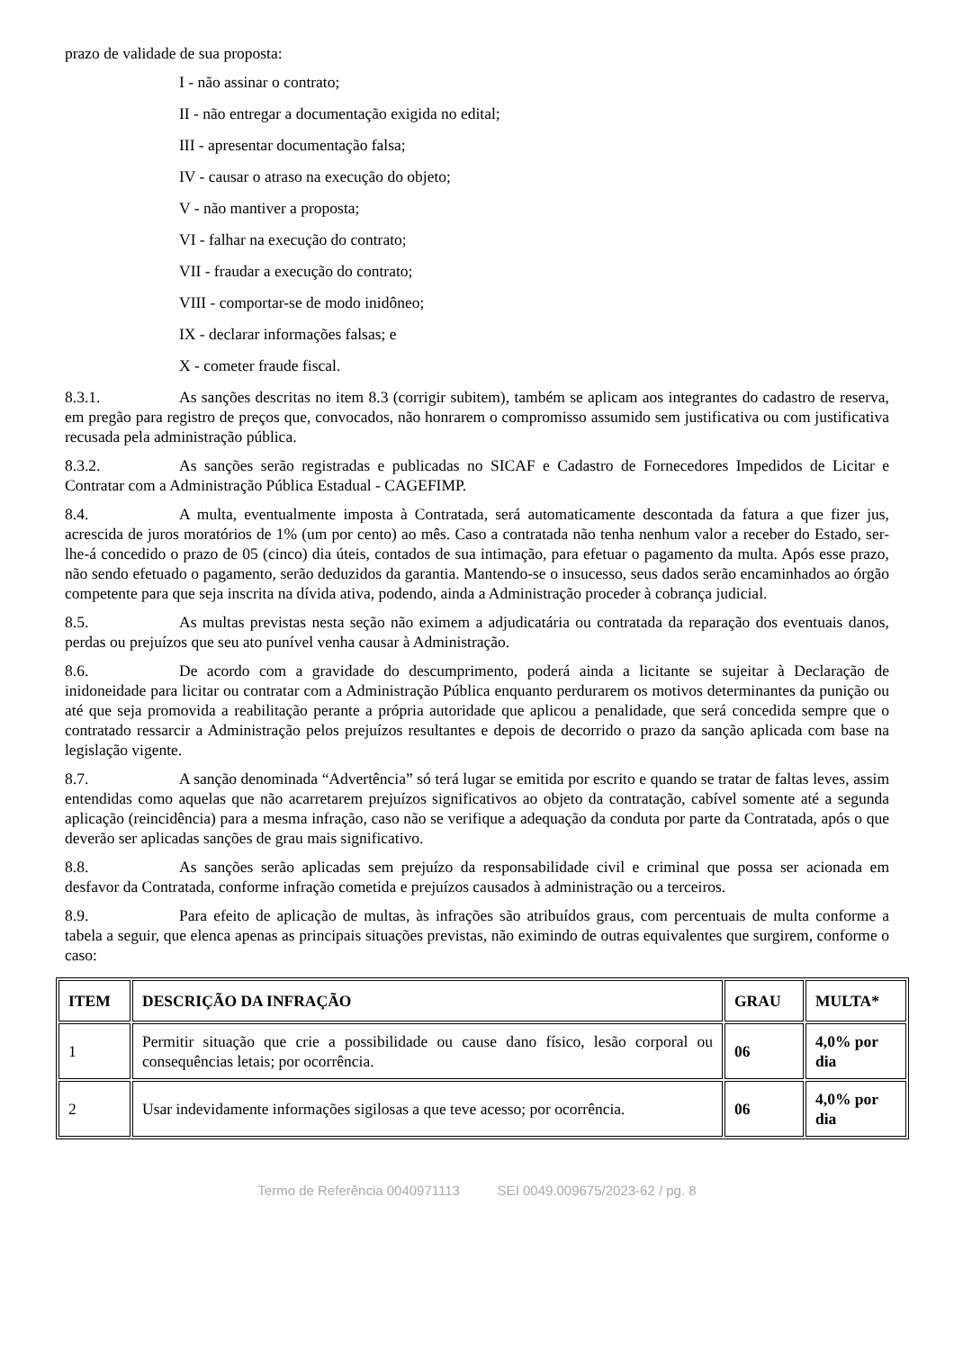prazo de validade de sua proposta:
I - não assinar o contrato;
II - não entregar a documentação exigida no edital;
III - apresentar documentação falsa;
IV - causar o atraso na execução do objeto;
V - não mantiver a proposta;
VI - falhar na execução do contrato;
VII - fraudar a execução do contrato;
VIII - comportar-se de modo inidôneo;
IX - declarar informações falsas; e
X - cometer fraude fiscal.
8.3.1. As sanções descritas no item 8.3 (corrigir subitem), também se aplicam aos integrantes do cadastro de reserva, em pregão para registro de preços que, convocados, não honrarem o compromisso assumido sem justificativa ou com justificativa recusada pela administração pública.
8.3.2. As sanções serão registradas e publicadas no SICAF e Cadastro de Fornecedores Impedidos de Licitar e Contratar com a Administração Pública Estadual - CAGEFIMP.
8.4. A multa, eventualmente imposta à Contratada, será automaticamente descontada da fatura a que fizer jus, acrescida de juros moratórios de 1% (um por cento) ao mês. Caso a contratada não tenha nenhum valor a receber do Estado, ser-lhe-á concedido o prazo de 05 (cinco) dia úteis, contados de sua intimação, para efetuar o pagamento da multa. Após esse prazo, não sendo efetuado o pagamento, serão deduzidos da garantia. Mantendo-se o insucesso, seus dados serão encaminhados ao órgão competente para que seja inscrita na dívida ativa, podendo, ainda a Administração proceder à cobrança judicial.
8.5. As multas previstas nesta seção não eximem a adjudicatária ou contratada da reparação dos eventuais danos, perdas ou prejuízos que seu ato punível venha causar à Administração.
8.6. De acordo com a gravidade do descumprimento, poderá ainda a licitante se sujeitar à Declaração de inidoneidade para licitar ou contratar com a Administração Pública enquanto perdurarem os motivos determinantes da punição ou até que seja promovida a reabilitação perante a própria autoridade que aplicou a penalidade, que será concedida sempre que o contratado ressarcir a Administração pelos prejuízos resultantes e depois de decorrido o prazo da sanção aplicada com base na legislação vigente.
8.7. A sanção denominada “Advertência” só terá lugar se emitida por escrito e quando se tratar de faltas leves, assim entendidas como aquelas que não acarretarem prejuízos significativos ao objeto da contratação, cabível somente até a segunda aplicação (reincidência) para a mesma infração, caso não se verifique a adequação da conduta por parte da Contratada, após o que deverão ser aplicadas sanções de grau mais significativo.
8.8. As sanções serão aplicadas sem prejuízo da responsabilidade civil e criminal que possa ser acionada em desfavor da Contratada, conforme infração cometida e prejuízos causados à administração ou a terceiros.
8.9. Para efeito de aplicação de multas, às infrações são atribuídos graus, com percentuais de multa conforme a tabela a seguir, que elenca apenas as principais situações previstas, não eximindo de outras equivalentes que surgirem, conforme o caso:
| ITEM | DESCRIÇÃO DA INFRAÇÃO | GRAU | MULTA* |
| --- | --- | --- | --- |
| 1 | Permitir situação que crie a possibilidade ou cause dano físico, lesão corporal ou consequências letais; por ocorrência. | 06 | 4,0% por dia |
| 2 | Usar indevidamente informações sigilosas a que teve acesso; por ocorrência. | 06 | 4,0% por dia |
Termo de Referência 0040971113 SEI 0049.009675/2023-62 / pg. 8